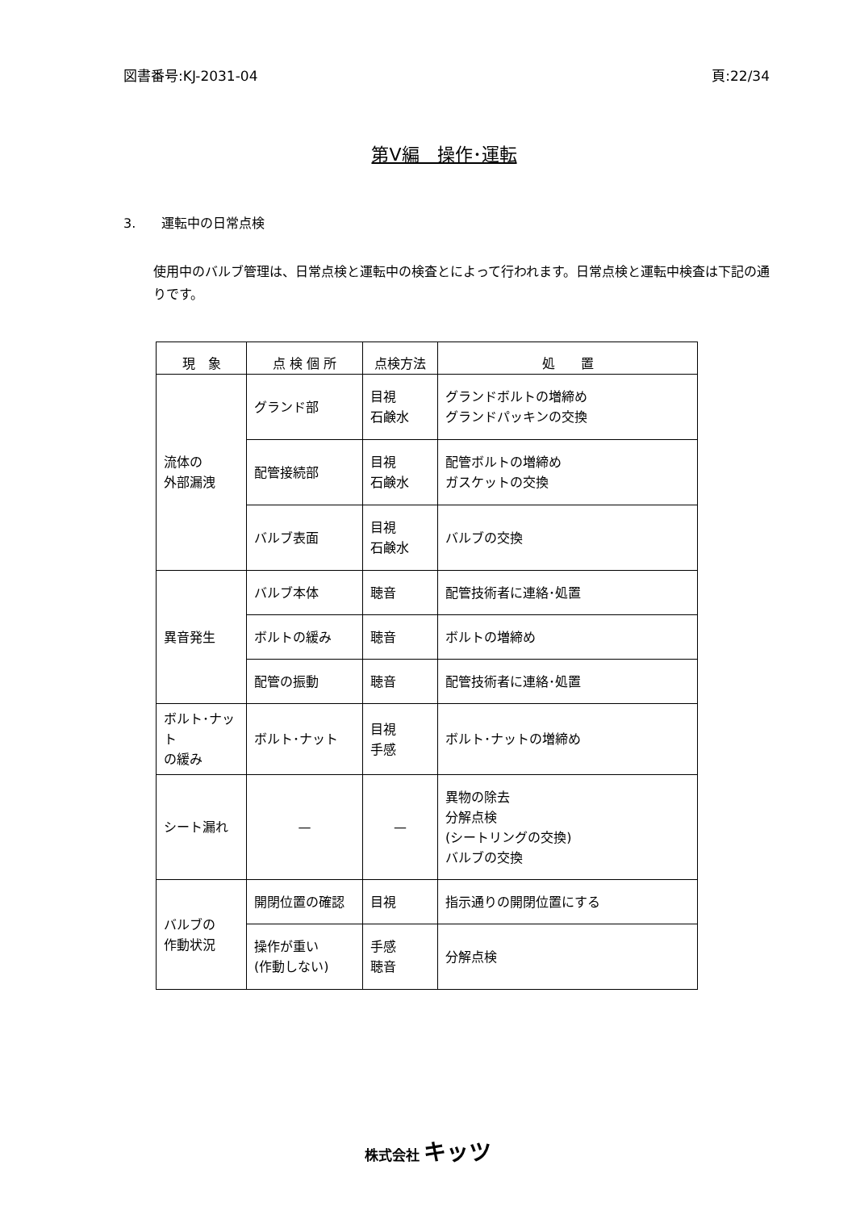図書番号:KJ-2031-04 頁:22/34
第Ⅴ編　操作･運転
3.　　運転中の日常点検
使用中のバルブ管理は、日常点検と運転中の検査とによって行われます。日常点検と運転中検査は下記の通りです。
| 現 象 | 点 検 個 所 | 点検方法 | 処 置 |
| --- | --- | --- | --- |
| 流体の 外部漏洩 | グランド部 | 目視 石鹸水 | グランドボルトの増締め グランドパッキンの交換 |
| | 配管接続部 | 目視 石鹸水 | 配管ボルトの増締め ガスケットの交換 |
| | バルブ表面 | 目視 石鹸水 | バルブの交換 |
| 異音発生 | バルブ本体 | 聴音 | 配管技術者に連絡･処置 |
| | ボルトの緩み | 聴音 | ボルトの増締め |
| | 配管の振動 | 聴音 | 配管技術者に連絡･処置 |
| ボルト･ナット の緩み | ボルト･ナット | 目視 手感 | ボルト･ナットの増締め |
| シート漏れ | — | — | 異物の除去 分解点検 (シートリングの交換) バルブの交換 |
| バルブの 作動状況 | 開閉位置の確認 | 目視 | 指示通りの開閉位置にする |
| | 操作が重い (作動しない) | 手感 聴音 | 分解点検 |
株式会社 キッツ